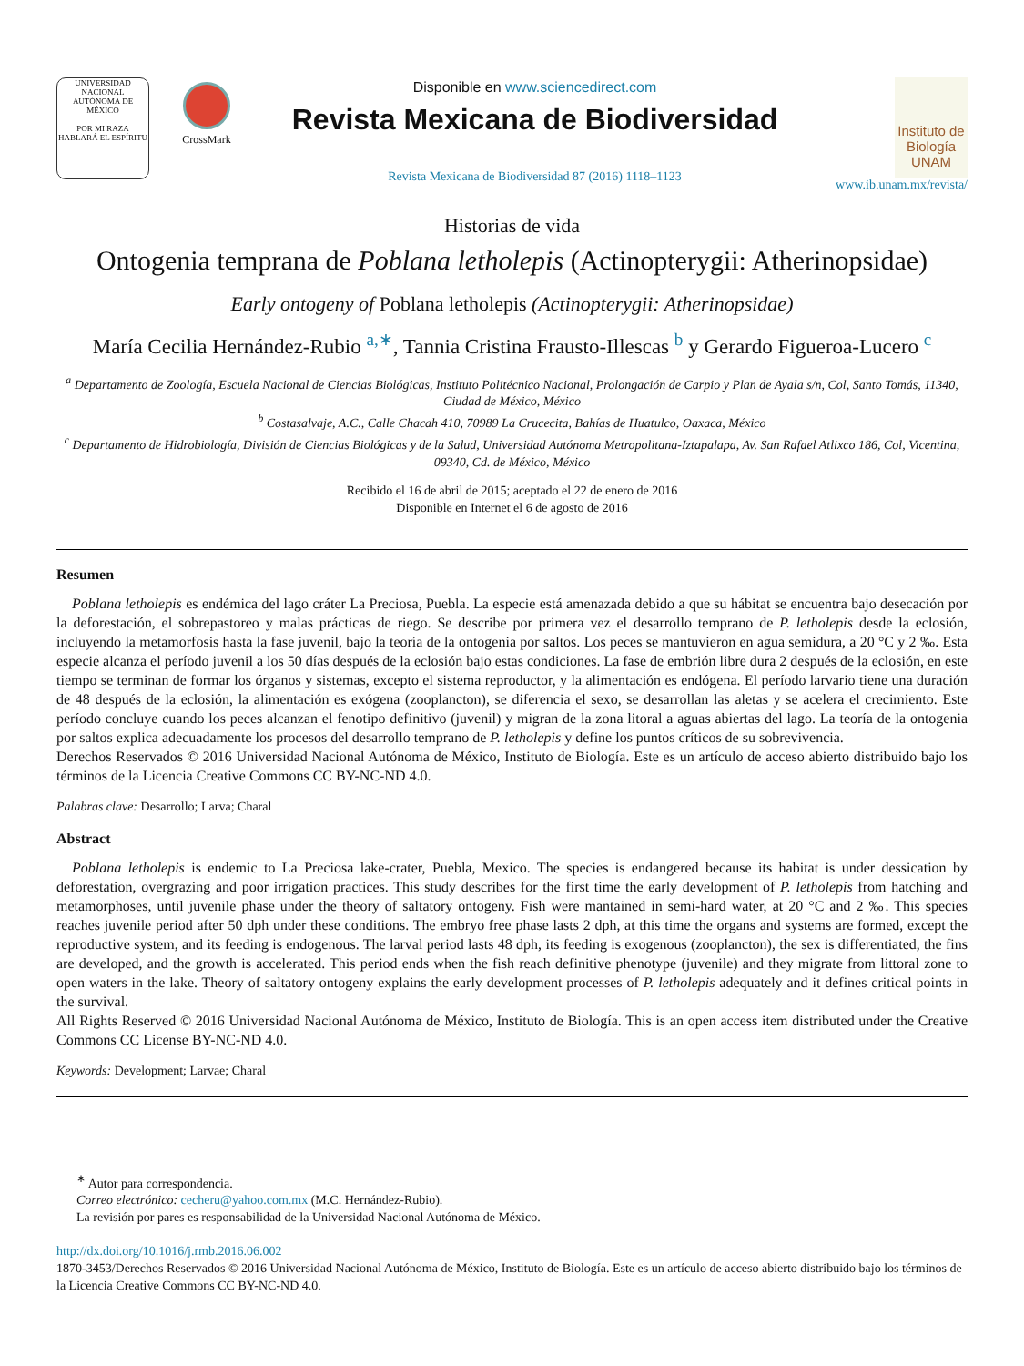UNIVERSIDAD NACIONAL AUTÓNOMA DE MÉXICO
POR MI RAZA HABLARÁ EL ESPÍRITU
CrossMark
Disponible en www.sciencedirect.com
Revista Mexicana de Biodiversidad
Revista Mexicana de Biodiversidad 87 (2016) 1118–1123
Instituto de Biología UNAM
www.ib.unam.mx/revista/
Historias de vida
Ontogenia temprana de Poblana letholepis (Actinopterygii: Atherinopsidae)
Early ontogeny of Poblana letholepis (Actinopterygii: Atherinopsidae)
María Cecilia Hernández-Rubio <sup>a,∗</sup>, Tannia Cristina Frausto-Illescas <sup>b</sup> y Gerardo Figueroa-Lucero <sup>c</sup>
<sup>a</sup> Departamento de Zoología, Escuela Nacional de Ciencias Biológicas, Instituto Politécnico Nacional, Prolongación de Carpio y Plan de Ayala s/n, Col, Santo Tomás, 11340, Ciudad de México, México
<sup>b</sup> Costasalvaje, A.C., Calle Chacah 410, 70989 La Crucecita, Bahías de Huatulco, Oaxaca, México
<sup>c</sup> Departamento de Hidrobiología, División de Ciencias Biológicas y de la Salud, Universidad Autónoma Metropolitana-Iztapalapa, Av. San Rafael Atlixco 186, Col, Vicentina, 09340, Cd. de México, México
Recibido el 16 de abril de 2015; aceptado el 22 de enero de 2016
Disponible en Internet el 6 de agosto de 2016
Resumen
Poblana letholepis es endémica del lago cráter La Preciosa, Puebla. La especie está amenazada debido a que su hábitat se encuentra bajo desecación por la deforestación, el sobrepastoreo y malas prácticas de riego. Se describe por primera vez el desarrollo temprano de P. letholepis desde la eclosión, incluyendo la metamorfosis hasta la fase juvenil, bajo la teoría de la ontogenia por saltos. Los peces se mantuvieron en agua semidura, a 20 °C y 2 ‰. Esta especie alcanza el período juvenil a los 50 días después de la eclosión bajo estas condiciones. La fase de embrión libre dura 2 después de la eclosión, en este tiempo se terminan de formar los órganos y sistemas, excepto el sistema reproductor, y la alimentación es endógena. El período larvario tiene una duración de 48 después de la eclosión, la alimentación es exógena (zooplancton), se diferencia el sexo, se desarrollan las aletas y se acelera el crecimiento. Este período concluye cuando los peces alcanzan el fenotipo definitivo (juvenil) y migran de la zona litoral a aguas abiertas del lago. La teoría de la ontogenia por saltos explica adecuadamente los procesos del desarrollo temprano de P. letholepis y define los puntos críticos de su sobrevivencia.
Derechos Reservados © 2016 Universidad Nacional Autónoma de México, Instituto de Biología. Este es un artículo de acceso abierto distribuido bajo los términos de la Licencia Creative Commons CC BY-NC-ND 4.0.
Palabras clave: Desarrollo; Larva; Charal
Abstract
Poblana letholepis is endemic to La Preciosa lake-crater, Puebla, Mexico. The species is endangered because its habitat is under dessication by deforestation, overgrazing and poor irrigation practices. This study describes for the first time the early development of P. letholepis from hatching and metamorphoses, until juvenile phase under the theory of saltatory ontogeny. Fish were mantained in semi-hard water, at 20 °C and 2 ‰. This species reaches juvenile period after 50 dph under these conditions. The embryo free phase lasts 2 dph, at this time the organs and systems are formed, except the reproductive system, and its feeding is endogenous. The larval period lasts 48 dph, its feeding is exogenous (zooplancton), the sex is differentiated, the fins are developed, and the growth is accelerated. This period ends when the fish reach definitive phenotype (juvenile) and they migrate from littoral zone to open waters in the lake. Theory of saltatory ontogeny explains the early development processes of P. letholepis adequately and it defines critical points in the survival.
All Rights Reserved © 2016 Universidad Nacional Autónoma de México, Instituto de Biología. This is an open access item distributed under the Creative Commons CC License BY-NC-ND 4.0.
Keywords: Development; Larvae; Charal
<sup>∗</sup> Autor para correspondencia.
Correo electrónico: cecheru@yahoo.com.mx (M.C. Hernández-Rubio).
La revisión por pares es responsabilidad de la Universidad Nacional Autónoma de México.
http://dx.doi.org/10.1016/j.rmb.2016.06.002
1870-3453/Derechos Reservados © 2016 Universidad Nacional Autónoma de México, Instituto de Biología. Este es un artículo de acceso abierto distribuido bajo los términos de la Licencia Creative Commons CC BY-NC-ND 4.0.